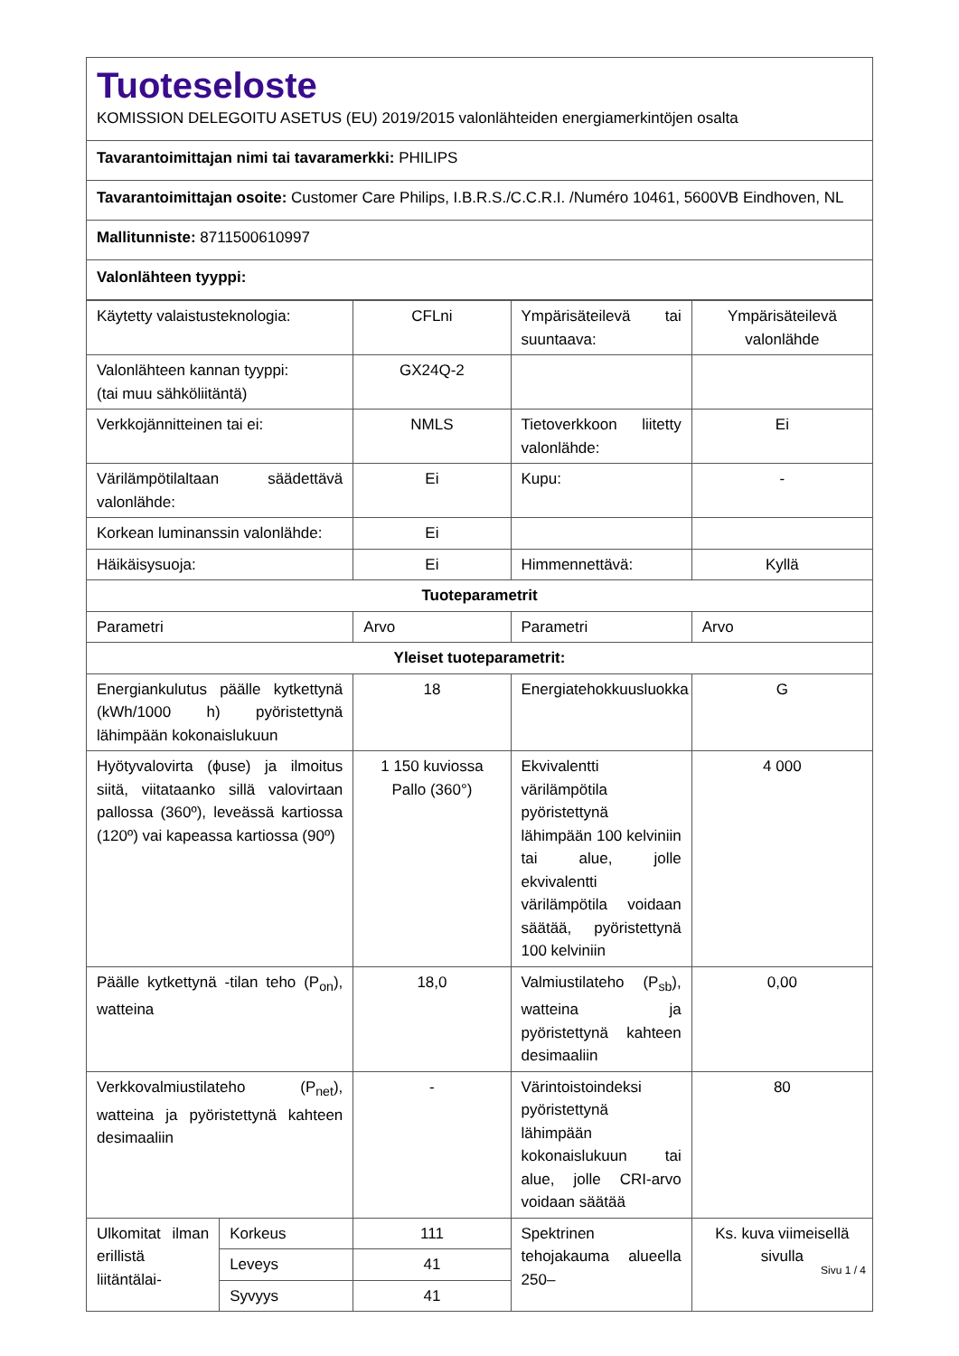Tuoteseloste
KOMISSION DELEGOITU ASETUS (EU) 2019/2015 valonlähteiden energiamerkintöjen osalta
Tavarantoimittajan nimi tai tavaramerkki: PHILIPS
Tavarantoimittajan osoite: Customer Care Philips, I.B.R.S./C.C.R.I. /Numéro 10461, 5600VB Eindhoven, NL
Mallitunniste: 8711500610997
Valonlähteen tyyppi:
| Käytetty valaistusteknologia: | | CFLni | Ympärisäteilevä tai suuntaava: | Ympärisäteilevä valonlähde |
| Valonlähteen kannan tyyppi: (tai muu sähköliitäntä) | | GX24Q-2 | | |
| Verkkojännitteinen tai ei: | | NMLS | Tietoverkkoon liitetty valonlähde: | Ei |
| Värilämpötilaltaan säädettävä valonlähde: | | Ei | Kupu: | - |
| Korkean luminanssin valonlähde: | | Ei | | |
| Häikäisysuoja: | | Ei | Himmennettävä: | Kyllä |
| Tuoteparametrit | | | | |
| Parametri | | Arvo | Parametri | Arvo |
| Yleiset tuoteparametrit: | | | | |
| Energiankulutus päälle kytkettynä (kWh/1000 h) pyöristettynä lähimpään kokonaislukuun | | 18 | Energiatehokkuusluokka | G |
| Hyötyvalovirta (ϕuse) ja ilmoitus siitä, viitataanko sillä valovirtaan pallossa (360º), leveässä kartiossa (120º) vai kapeassa kartiossa (90º) | | 1 150 kuviossa Pallo (360°) | Ekvivalentti värilämpötila pyöristettynä lähimpään 100 kelviniin tai alue, jolle ekvivalentti värilämpötila voidaan säätää, pyöristettynä 100 kelviniin | 4 000 |
| Päälle kytkettynä -tilan teho (P<sub>on</sub>), watteina | | 18,0 | Valmiustilateho (P<sub>sb</sub>), watteina ja pyöristettynä kahteen desimaaliin | 0,00 |
| Verkkovalmiustilateho (P<sub>net</sub>), watteina ja pyöristettynä kahteen desimaaliin | | - | Värintoistoindeksi pyöristettynä lähimpään kokonaislukuun tai alue, jolle CRI-arvo voidaan säätää | 80 |
| Ulkomitat ilman erillistä liitäntälai- | Korkeus | 111 | Spektrinen tehojakauma alueella 250– | Ks. kuva viimeisellä sivulla |
| | Leveys | 41 | | |
| | Syvyys | 41 | | |
Sivu 1 / 4